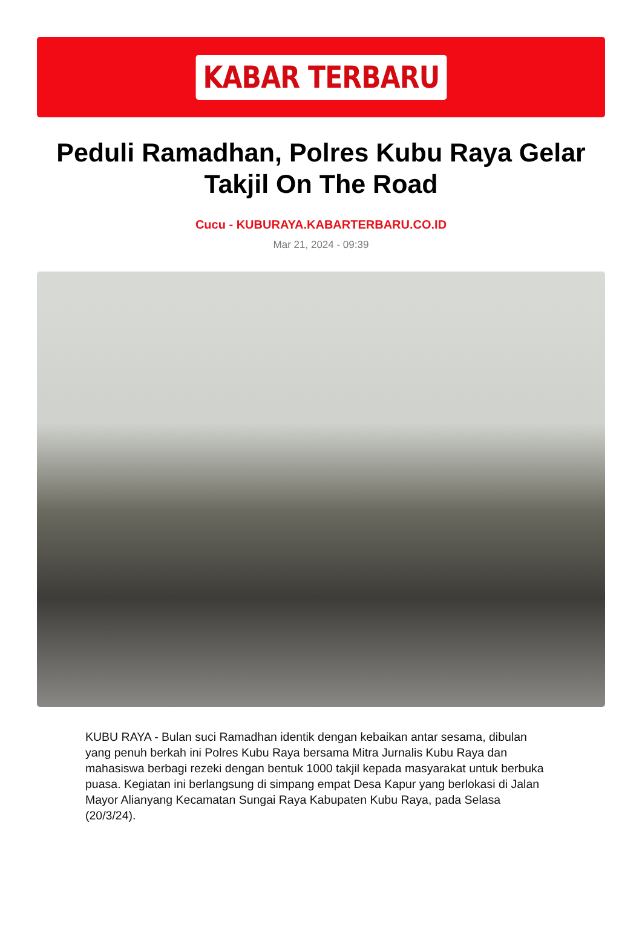KABAR TERBARU
Peduli Ramadhan, Polres Kubu Raya Gelar Takjil On The Road
Cucu - KUBURAYA.KABARTERBARU.CO.ID
Mar 21, 2024 - 09:39
KUBU RAYA - Bulan suci Ramadhan identik dengan kebaikan antar sesama, dibulan yang penuh berkah ini Polres Kubu Raya bersama Mitra Jurnalis Kubu Raya dan mahasiswa berbagi rezeki dengan bentuk 1000 takjil kepada masyarakat untuk berbuka puasa. Kegiatan ini berlangsung di simpang empat Desa Kapur yang berlokasi di Jalan Mayor Alianyang Kecamatan Sungai Raya Kabupaten Kubu Raya, pada Selasa (20/3/24).